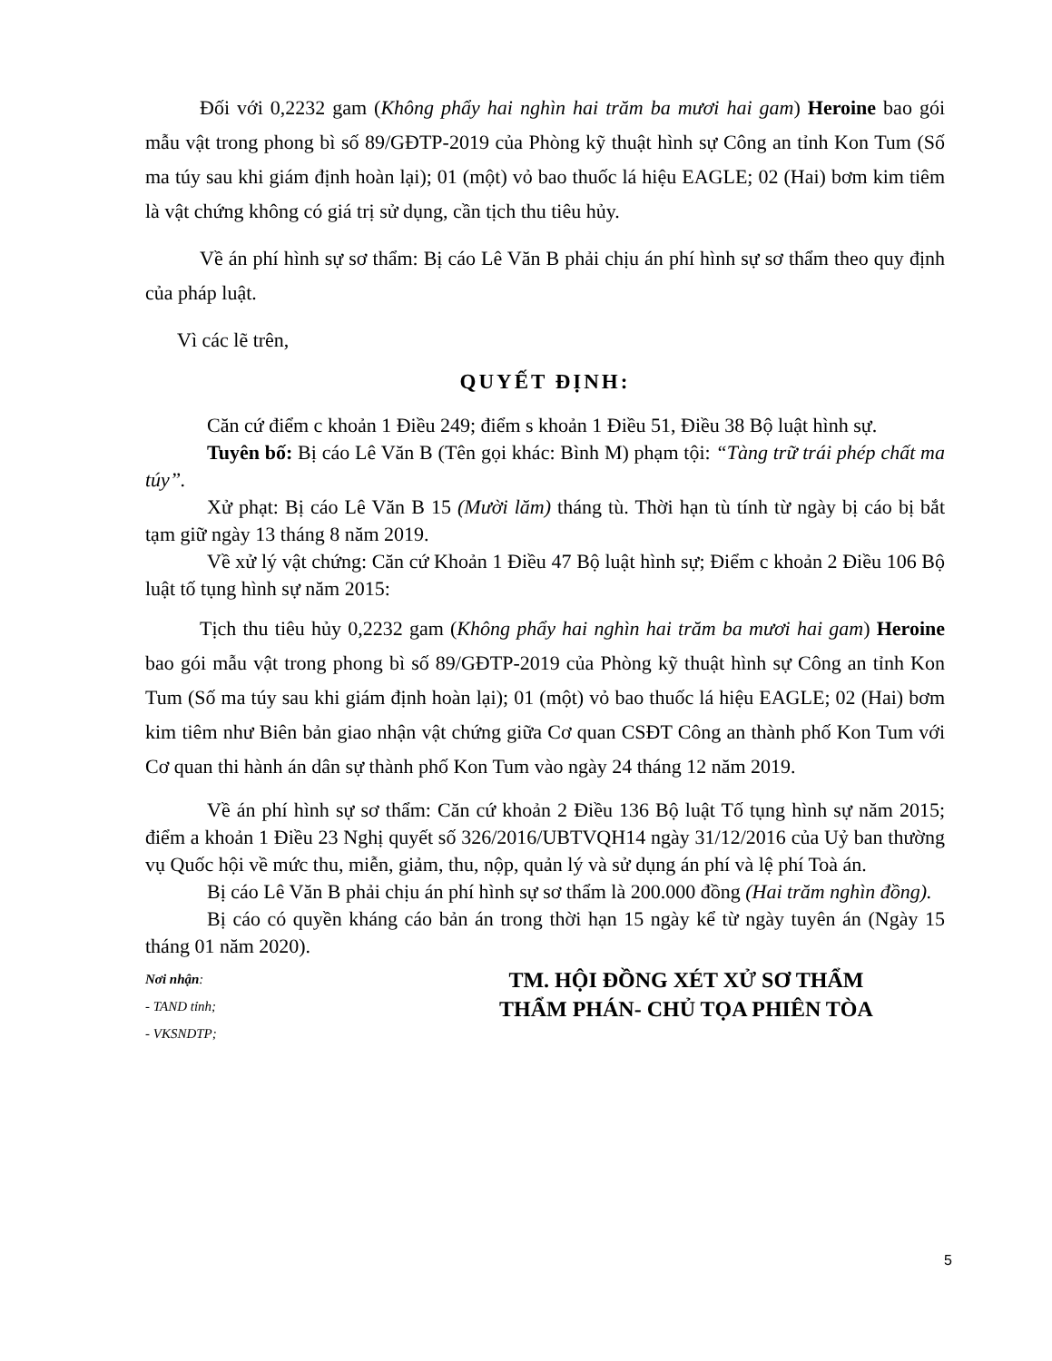Đối với 0,2232 gam (Không phẩy hai nghìn hai trăm ba mươi hai gam) Heroine bao gói mẫu vật trong phong bì số 89/GĐTP-2019 của Phòng kỹ thuật hình sự Công an tỉnh Kon Tum (Số ma túy sau khi giám định hoàn lại); 01 (một) vỏ bao thuốc lá hiệu EAGLE; 02 (Hai) bơm kim tiêm là vật chứng không có giá trị sử dụng, cần tịch thu tiêu hủy.
Về án phí hình sự sơ thẩm: Bị cáo Lê Văn B phải chịu án phí hình sự sơ thẩm theo quy định của pháp luật.
Vì các lẽ trên,
QUYẾT ĐỊNH:
Căn cứ điểm c khoản 1 Điều 249; điểm s khoản 1 Điều 51, Điều 38 Bộ luật hình sự.
Tuyên bố: Bị cáo Lê Văn B (Tên gọi khác: Bình M) phạm tội: “Tàng trữ trái phép chất ma túy”.
Xử phạt: Bị cáo Lê Văn B 15 (Mười lăm) tháng tù. Thời hạn tù tính từ ngày bị cáo bị bắt tạm giữ ngày 13 tháng 8 năm 2019.
Về xử lý vật chứng: Căn cứ Khoản 1 Điều 47 Bộ luật hình sự; Điểm c khoản 2 Điều 106 Bộ luật tố tụng hình sự năm 2015:
Tịch thu tiêu hủy 0,2232 gam (Không phẩy hai nghìn hai trăm ba mươi hai gam) Heroine bao gói mẫu vật trong phong bì số 89/GĐTP-2019 của Phòng kỹ thuật hình sự Công an tỉnh Kon Tum (Số ma túy sau khi giám định hoàn lại); 01 (một) vỏ bao thuốc lá hiệu EAGLE; 02 (Hai) bơm kim tiêm như Biên bản giao nhận vật chứng giữa Cơ quan CSĐT Công an thành phố Kon Tum với Cơ quan thi hành án dân sự thành phố Kon Tum vào ngày 24 tháng 12 năm 2019.
Về án phí hình sự sơ thẩm: Căn cứ khoản 2 Điều 136 Bộ luật Tố tụng hình sự năm 2015; điểm a khoản 1 Điều 23 Nghị quyết số 326/2016/UBTVQH14 ngày 31/12/2016 của Uỷ ban thường vụ Quốc hội về mức thu, miễn, giảm, thu, nộp, quản lý và sử dụng án phí và lệ phí Toà án.
Bị cáo Lê Văn B phải chịu án phí hình sự sơ thẩm là 200.000 đồng (Hai trăm nghìn đồng).
Bị cáo có quyền kháng cáo bản án trong thời hạn 15 ngày kể từ ngày tuyên án (Ngày 15 tháng 01 năm 2020).
Nơi nhận:
- TAND tỉnh;
- VKSNDTP;
TM. HỘI ĐỒNG XÉT XỬ SƠ THẨM
THẨM PHÁN- CHỦ TỌA PHIÊN TÒA
5